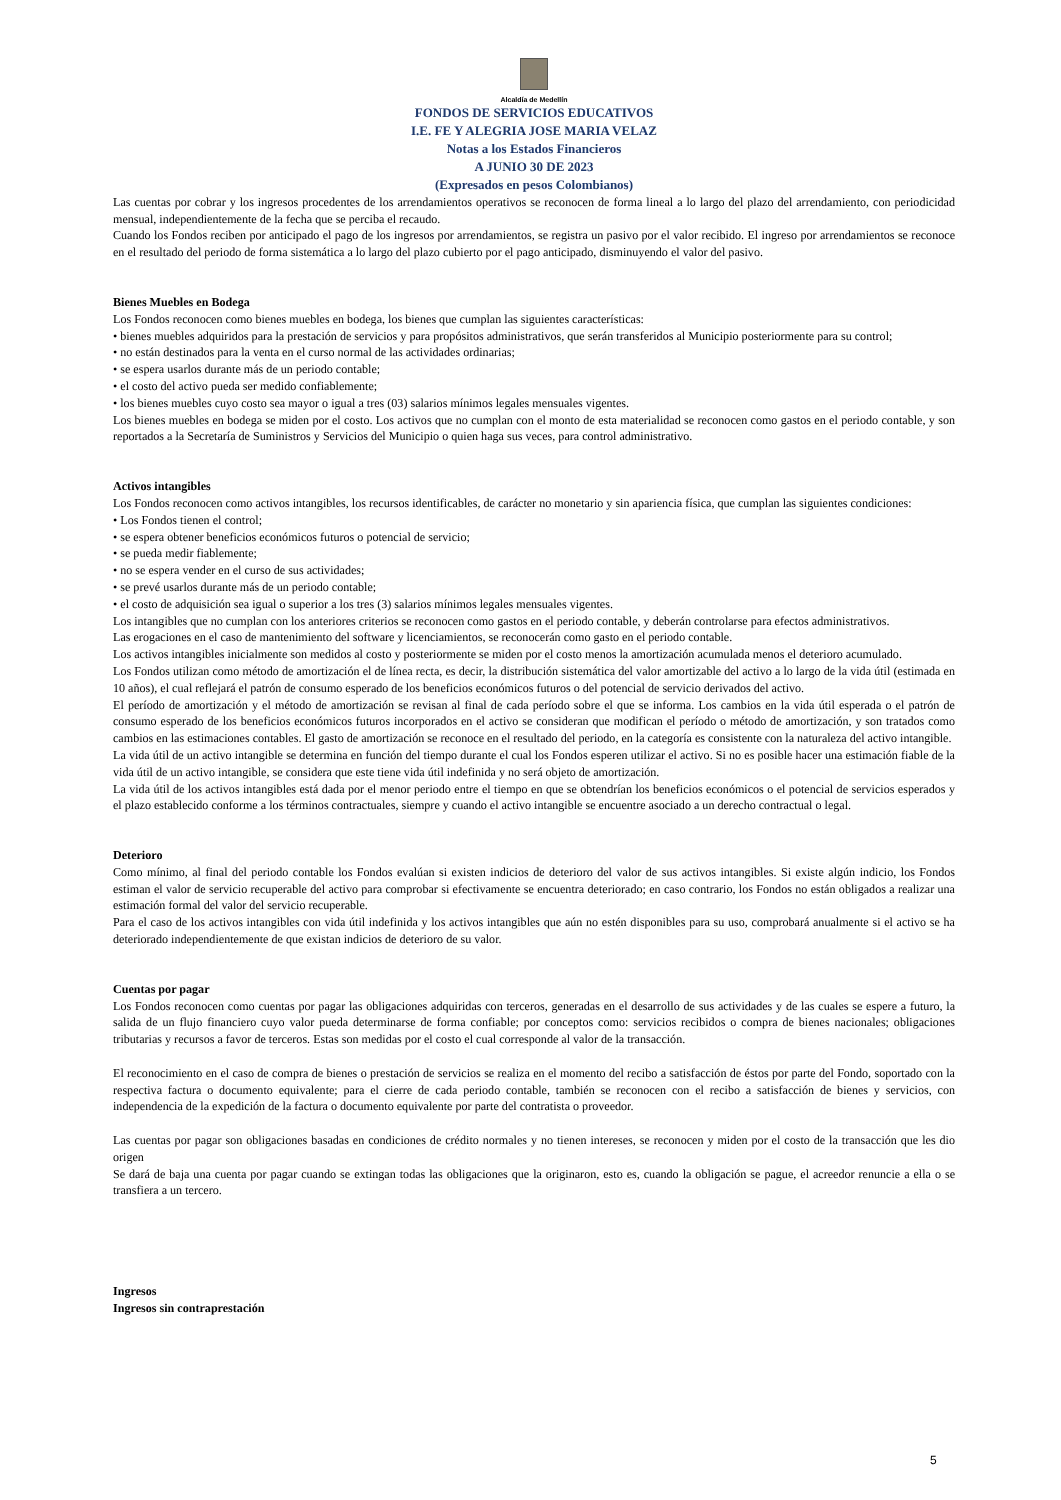Alcaldía de Medellín
FONDOS DE SERVICIOS EDUCATIVOS
I.E. FE Y ALEGRIA JOSE MARIA VELAZ
Notas a los Estados Financieros
A JUNIO 30 DE 2023
(Expresados en pesos Colombianos)
Las cuentas por cobrar y los ingresos procedentes de los arrendamientos operativos se reconocen de forma lineal a lo largo del plazo del arrendamiento, con periodicidad mensual, independientemente de la fecha que se perciba el recaudo.
Cuando los Fondos reciben por anticipado el pago de los ingresos por arrendamientos, se registra un pasivo por el valor recibido. El ingreso por arrendamientos se reconoce en el resultado del periodo de forma sistemática a lo largo del plazo cubierto por el pago anticipado, disminuyendo el valor del pasivo.
Bienes Muebles en Bodega
Los Fondos reconocen como bienes muebles en bodega, los bienes que cumplan las siguientes características:
• bienes muebles adquiridos para la prestación de servicios y para propósitos administrativos, que serán transferidos al Municipio posteriormente para su control;
• no están destinados para la venta en el curso normal de las actividades ordinarias;
• se espera usarlos durante más de un periodo contable;
• el costo del activo pueda ser medido confiablemente;
• los bienes muebles cuyo costo sea mayor o igual a tres (03) salarios mínimos legales mensuales vigentes.
Los bienes muebles en bodega se miden por el costo. Los activos que no cumplan con el monto de esta materialidad se reconocen como gastos en el periodo contable, y son reportados a la Secretaría de Suministros y Servicios del Municipio o quien haga sus veces, para control administrativo.
Activos intangibles
Los Fondos reconocen como activos intangibles, los recursos identificables, de carácter no monetario y sin apariencia física, que cumplan las siguientes condiciones:
• Los Fondos tienen el control;
• se espera obtener beneficios económicos futuros o potencial de servicio;
• se pueda medir fiablemente;
• no se espera vender en el curso de sus actividades;
• se prevé usarlos durante más de un periodo contable;
• el costo de adquisición sea igual o superior a los tres (3) salarios mínimos legales mensuales vigentes.
Los intangibles que no cumplan con los anteriores criterios se reconocen como gastos en el periodo contable, y deberán controlarse para efectos administrativos.
Las erogaciones en el caso de mantenimiento del software y licenciamientos, se reconocerán como gasto en el periodo contable.
Los activos intangibles inicialmente son medidos al costo y posteriormente se miden por el costo menos la amortización acumulada menos el deterioro acumulado.
Los Fondos utilizan como método de amortización el de línea recta, es decir, la distribución sistemática del valor amortizable del activo a lo largo de la vida útil (estimada en 10 años), el cual reflejará el patrón de consumo esperado de los beneficios económicos futuros o del potencial de servicio derivados del activo.
El período de amortización y el método de amortización se revisan al final de cada período sobre el que se informa. Los cambios en la vida útil esperada o el patrón de consumo esperado de los beneficios económicos futuros incorporados en el activo se consideran que modifican el período o método de amortización, y son tratados como cambios en las estimaciones contables. El gasto de amortización se reconoce en el resultado del periodo, en la categoría es consistente con la naturaleza del activo intangible.
La vida útil de un activo intangible se determina en función del tiempo durante el cual los Fondos esperen utilizar el activo. Si no es posible hacer una estimación fiable de la vida útil de un activo intangible, se considera que este tiene vida útil indefinida y no será objeto de amortización.
La vida útil de los activos intangibles está dada por el menor periodo entre el tiempo en que se obtendrían los beneficios económicos o el potencial de servicios esperados y el plazo establecido conforme a los términos contractuales, siempre y cuando el activo intangible se encuentre asociado a un derecho contractual o legal.
Deterioro
Como mínimo, al final del periodo contable los Fondos evalúan si existen indicios de deterioro del valor de sus activos intangibles. Si existe algún indicio, los Fondos estiman el valor de servicio recuperable del activo para comprobar si efectivamente se encuentra deteriorado; en caso contrario, los Fondos no están obligados a realizar una estimación formal del valor del servicio recuperable.
Para el caso de los activos intangibles con vida útil indefinida y los activos intangibles que aún no estén disponibles para su uso, comprobará anualmente si el activo se ha deteriorado independientemente de que existan indicios de deterioro de su valor.
Cuentas por pagar
Los Fondos reconocen como cuentas por pagar las obligaciones adquiridas con terceros, generadas en el desarrollo de sus actividades y de las cuales se espere a futuro, la salida de un flujo financiero cuyo valor pueda determinarse de forma confiable; por conceptos como: servicios recibidos o compra de bienes nacionales; obligaciones tributarias y recursos a favor de terceros. Estas son medidas por el costo el cual corresponde al valor de la transacción.
El reconocimiento en el caso de compra de bienes o prestación de servicios se realiza en el momento del recibo a satisfacción de éstos por parte del Fondo, soportado con la respectiva factura o documento equivalente; para el cierre de cada periodo contable, también se reconocen con el recibo a satisfacción de bienes y servicios, con independencia de la expedición de la factura o documento equivalente por parte del contratista o proveedor.
Las cuentas por pagar son obligaciones basadas en condiciones de crédito normales y no tienen intereses, se reconocen y miden por el costo de la transacción que les dio origen
Se dará de baja una cuenta por pagar cuando se extingan todas las obligaciones que la originaron, esto es, cuando la obligación se pague, el acreedor renuncie a ella o se transfiera a un tercero.
Ingresos
Ingresos sin contraprestación
5